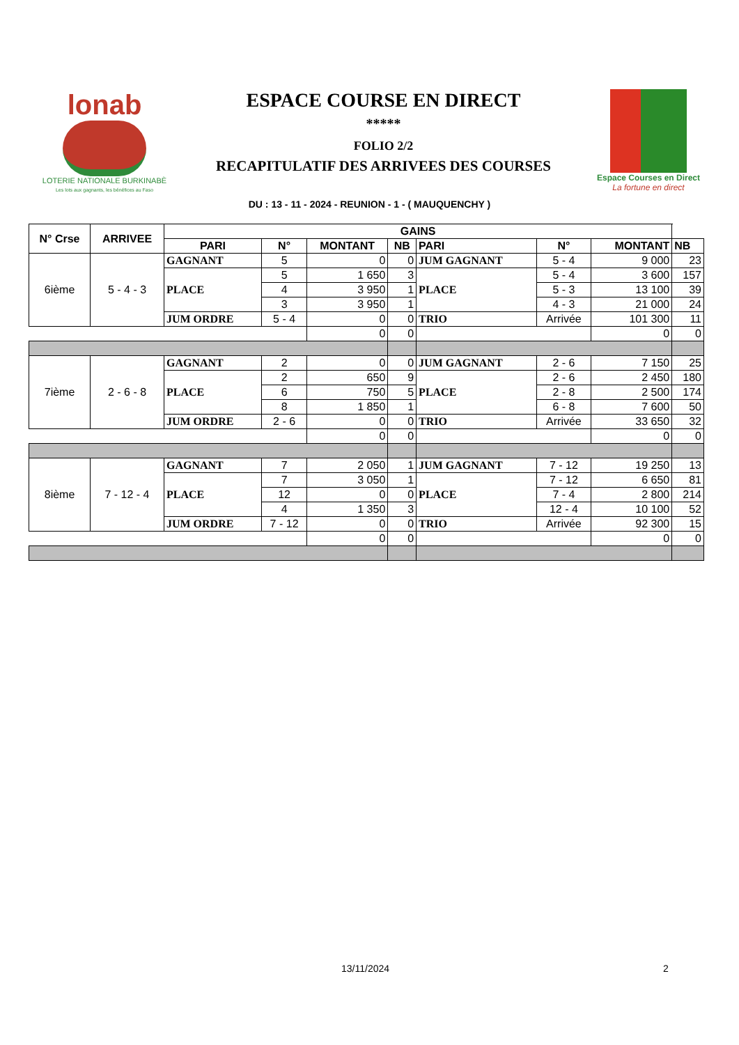lonab
LOTERIE NATIONALE BURKINABÈ
Les lots aux gagnants, les bénéfices au Faso
ESPACE COURSE EN DIRECT
*****
FOLIO 2/2
RECAPITULATIF DES ARRIVEES DES COURSES
Espace Courses en Direct
La fortune en direct
DU : 13 - 11 - 2024 - REUNION - 1 - ( MAUQUENCHY )
| N° Crse | ARRIVEE | GAINS | | | | | | | | |
| --- | --- | --- | --- | --- | --- | --- | --- | --- | --- | --- |
| | | PARI | N° | MONTANT | NB | PARI | N° | MONTANT | NB | |
| 6ième | 5 - 4 - 3 | GAGNANT | 5 | 0 | 0 | JUM GAGNANT | 5 - 4 | 9 000 | 23 | |
| | | PLACE | 5 | 1 650 | 3 | PLACE | 5 - 4 | 3 600 | 157 | |
| | | | 4 | 3 950 | 1 | | 5 - 3 | 13 100 | 39 | |
| | | | 3 | 3 950 | 1 | | 4 - 3 | 21 000 | 24 | |
| | | JUM ORDRE | 5 - 4 | 0 | 0 | TRIO | Arrivée | 101 300 | 11 | |
| | | | | 0 | 0 | | | 0 | 0 | |
| 7ième | 2 - 6 - 8 | GAGNANT | 2 | 0 | 0 | JUM GAGNANT | 2 - 6 | 7 150 | 25 | |
| | | PLACE | 2 | 650 | 9 | PLACE | 2 - 6 | 2 450 | 180 | |
| | | | 6 | 750 | 5 | | 2 - 8 | 2 500 | 174 | |
| | | | 8 | 1 850 | 1 | | 6 - 8 | 7 600 | 50 | |
| | | JUM ORDRE | 2 - 6 | 0 | 0 | TRIO | Arrivée | 33 650 | 32 | |
| | | | | 0 | 0 | | | 0 | 0 | |
| 8ième | 7 - 12 - 4 | GAGNANT | 7 | 2 050 | 1 | JUM GAGNANT | 7 - 12 | 19 250 | 13 | |
| | | PLACE | 7 | 3 050 | 1 | PLACE | 7 - 12 | 6 650 | 81 | |
| | | | 12 | 0 | 0 | | 7 - 4 | 2 800 | 214 | |
| | | | 4 | 1 350 | 3 | | 12 - 4 | 10 100 | 52 | |
| | | JUM ORDRE | 7 - 12 | 0 | 0 | TRIO | Arrivée | 92 300 | 15 | |
| | | | | 0 | 0 | | | 0 | 0 | |
13/11/2024 2